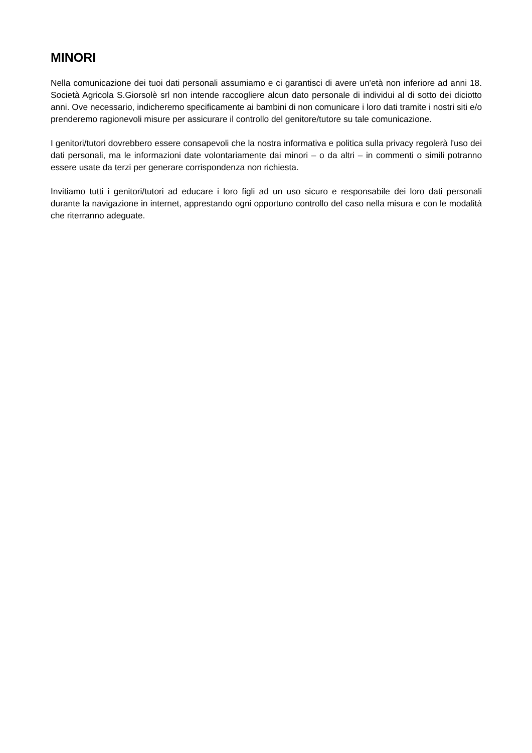MINORI
Nella comunicazione dei tuoi dati personali assumiamo e ci garantisci di avere un'età non inferiore ad anni 18. Società Agricola S.Giorsolè srl non intende raccogliere alcun dato personale di individui al di sotto dei diciotto anni. Ove necessario, indicheremo specificamente ai bambini di non comunicare i loro dati tramite i nostri siti e/o prenderemo ragionevoli misure per assicurare il controllo del genitore/tutore su tale comunicazione.
I genitori/tutori dovrebbero essere consapevoli che la nostra informativa e politica sulla privacy regolerà l'uso dei dati personali, ma le informazioni date volontariamente dai minori – o da altri – in commenti o simili potranno essere usate da terzi per generare corrispondenza non richiesta.
Invitiamo tutti i genitori/tutori ad educare i loro figli ad un uso sicuro e responsabile dei loro dati personali durante la navigazione in internet, apprestando ogni opportuno controllo del caso nella misura e con le modalità che riterranno adeguate.